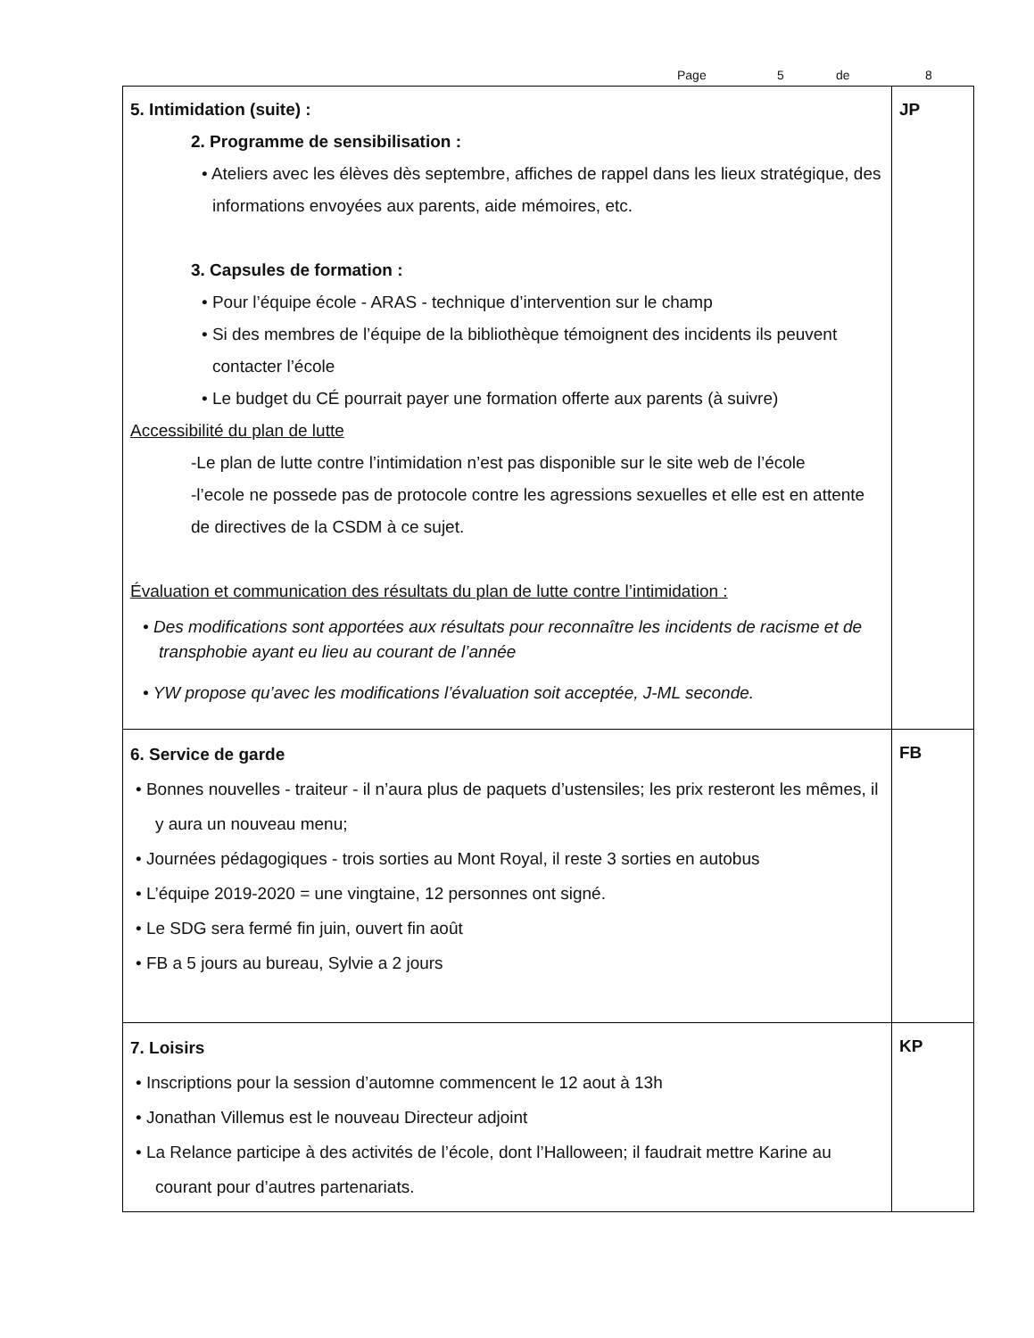Page 5 de 8
| 5. Intimidation (suite) : 2. Programme de sensibilisation : • Ateliers avec les élèves dès septembre, affiches de rappel dans les lieux stratégique, des informations envoyées aux parents, aide mémoires, etc. 3. Capsules de formation : • Pour l’équipe école - ARAS - technique d’intervention sur le champ • Si des membres de l’équipe de la bibliothèque témoignent des incidents ils peuvent contacter l’école • Le budget du CÉ pourrait payer une formation offerte aux parents (à suivre) Accessibilité du plan de lutte -Le plan de lutte contre l’intimidation n’est pas disponible sur le site web de l’école -l’ecole ne possede pas de protocole contre les agressions sexuelles et elle est en attente de directives de la CSDM à ce sujet. Évaluation et communication des résultats du plan de lutte contre l’intimidation : • Des modifications sont apportées aux résultats pour reconnaître les incidents de racisme et de transphobie ayant eu lieu au courant de l’année • YW propose qu’avec les modifications l’évaluation soit acceptée, J-ML seconde. | JP |
| 6. Service de garde • Bonnes nouvelles - traiteur - il n’aura plus de paquets d’ustensiles; les prix resteront les mêmes, il y aura un nouveau menu; • Journées pédagogiques - trois sorties au Mont Royal, il reste 3 sorties en autobus • L’équipe 2019-2020 = une vingtaine, 12 personnes ont signé. • Le SDG sera fermé fin juin, ouvert fin août • FB a 5 jours au bureau, Sylvie a 2 jours | FB |
| 7. Loisirs • Inscriptions pour la session d’automne commencent le 12 aout à 13h • Jonathan Villemus est le nouveau Directeur adjoint • La Relance participe à des activités de l’école, dont l’Halloween; il faudrait mettre Karine au courant pour d’autres partenariats. | KP |